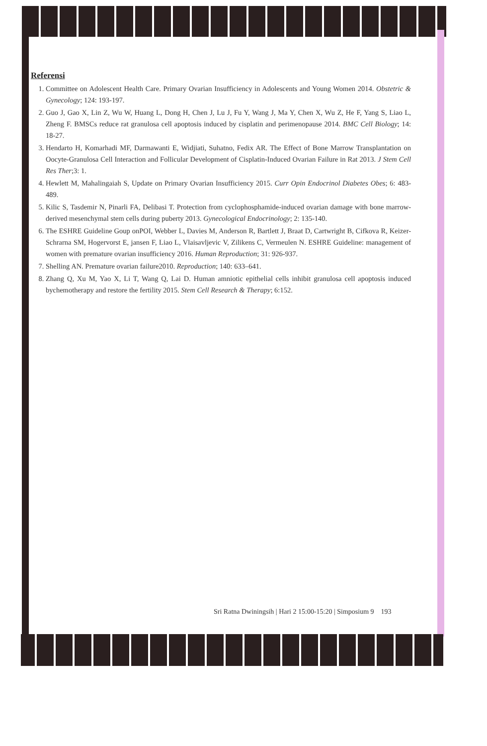Referensi
1. Committee on Adolescent Health Care. Primary Ovarian Insufficiency in Adolescents and Young Women 2014. Obstetric & Gynecology; 124: 193-197.
2. Guo J, Gao X, Lin Z, Wu W, Huang L, Dong H, Chen J, Lu J, Fu Y, Wang J, Ma Y, Chen X, Wu Z, He F, Yang S, Liao L, Zheng F. BMSCs reduce rat granulosa cell apoptosis induced by cisplatin and perimenopause 2014. BMC Cell Biology; 14: 18-27.
3. Hendarto H, Komarhadi MF, Darmawanti E, Widjiati, Suhatno, Fedix AR. The Effect of Bone Marrow Transplantation on Oocyte-Granulosa Cell Interaction and Follicular Development of Cisplatin-Induced Ovarian Failure in Rat 2013. J Stem Cell Res Ther;3: 1.
4. Hewlett M, Mahalingaiah S, Update on Primary Ovarian Insufficiency 2015. Curr Opin Endocrinol Diabetes Obes; 6: 483-489.
5. Kilic S, Tasdemir N, Pinarli FA, Delibasi T. Protection from cyclophosphamide-induced ovarian damage with bone marrow-derived mesenchymal stem cells during puberty 2013. Gynecological Endocrinology; 2: 135-140.
6. The ESHRE Guideline Goup onPOI, Webber L, Davies M, Anderson R, Bartlett J, Braat D, Cartwright B, Cifkova R, Keizer-Schrarna SM, Hogervorst E, jansen F, Liao L, Vlaisavljevic V, Zilikens C, Vermeulen N. ESHRE Guideline: management of women with premature ovarian insufficiency 2016. Human Reproduction; 31: 926-937.
7. Shelling AN. Premature ovarian failure2010. Reproduction; 140: 633–641.
8. Zhang Q, Xu M, Yao X, Li T, Wang Q, Lai D. Human amniotic epithelial cells inhibit granulosa cell apoptosis induced bychemotherapy and restore the fertility 2015. Stem Cell Research & Therapy; 6:152.
Sri Ratna Dwiningsih | Hari 2 15:00-15:20 | Simposium 9 193